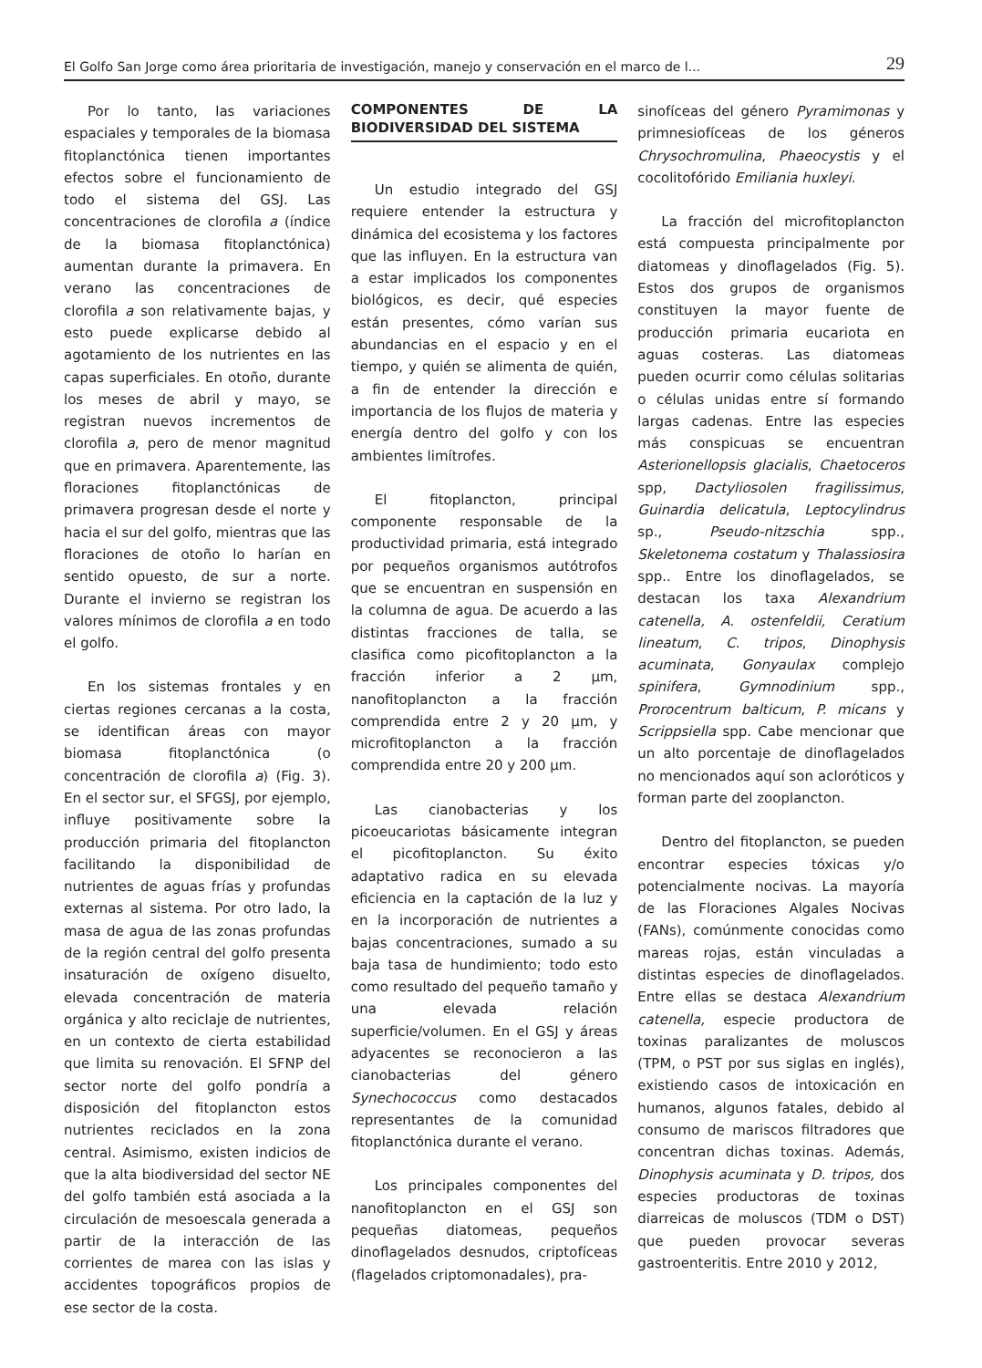El Golfo San Jorge como área prioritaria de investigación, manejo y conservación en el marco de l... 29
Por lo tanto, las variaciones espaciales y temporales de la biomasa fitoplanctónica tienen importantes efectos sobre el funcionamiento de todo el sistema del GSJ. Las concentraciones de clorofila a (índice de la biomasa fitoplanctónica) aumentan durante la primavera. En verano las concentraciones de clorofila a son relativamente bajas, y esto puede explicarse debido al agotamiento de los nutrientes en las capas superficiales. En otoño, durante los meses de abril y mayo, se registran nuevos incrementos de clorofila a, pero de menor magnitud que en primavera. Aparentemente, las floraciones fitoplanctónicas de primavera progresan desde el norte y hacia el sur del golfo, mientras que las floraciones de otoño lo harían en sentido opuesto, de sur a norte. Durante el invierno se registran los valores mínimos de clorofila a en todo el golfo.
En los sistemas frontales y en ciertas regiones cercanas a la costa, se identifican áreas con mayor biomasa fitoplanctónica (o concentración de clorofila a) (Fig. 3). En el sector sur, el SFGSJ, por ejemplo, influye positivamente sobre la producción primaria del fitoplancton facilitando la disponibilidad de nutrientes de aguas frías y profundas externas al sistema. Por otro lado, la masa de agua de las zonas profundas de la región central del golfo presenta insaturación de oxígeno disuelto, elevada concentración de materia orgánica y alto reciclaje de nutrientes, en un contexto de cierta estabilidad que limita su renovación. El SFNP del sector norte del golfo pondría a disposición del fitoplancton estos nutrientes reciclados en la zona central. Asimismo, existen indicios de que la alta biodiversidad del sector NE del golfo también está asociada a la circulación de mesoescala generada a partir de la interacción de las corrientes de marea con las islas y accidentes topográficos propios de ese sector de la costa.
COMPONENTES DE LA BIODIVERSIDAD DEL SISTEMA
Un estudio integrado del GSJ requiere entender la estructura y dinámica del ecosistema y los factores que las influyen. En la estructura van a estar implicados los componentes biológicos, es decir, qué especies están presentes, cómo varían sus abundancias en el espacio y en el tiempo, y quién se alimenta de quién, a fin de entender la dirección e importancia de los flujos de materia y energía dentro del golfo y con los ambientes limítrofes.
El fitoplancton, principal componente responsable de la productividad primaria, está integrado por pequeños organismos autótrofos que se encuentran en suspensión en la columna de agua. De acuerdo a las distintas fracciones de talla, se clasifica como picofitoplancton a la fracción inferior a 2 μm, nanofitoplancton a la fracción comprendida entre 2 y 20 μm, y microfitoplancton a la fracción comprendida entre 20 y 200 μm.
Las cianobacterias y los picoeucariotas básicamente integran el picofitoplancton. Su éxito adaptativo radica en su elevada eficiencia en la captación de la luz y en la incorporación de nutrientes a bajas concentraciones, sumado a su baja tasa de hundimiento; todo esto como resultado del pequeño tamaño y una elevada relación superficie/volumen. En el GSJ y áreas adyacentes se reconocieron a las cianobacterias del género Synechococcus como destacados representantes de la comunidad fitoplanctónica durante el verano.
Los principales componentes del nanofitoplancton en el GSJ son pequeñas diatomeas, pequeños dinoflagelados desnudos, criptofíceas (flagelados criptomonadales), pra-
sinofíceas del género Pyramimonas y primnesiofíceas de los géneros Chrysochromulina, Phaeocystis y el cocolitofórido Emiliania huxleyi.
La fracción del microfitoplancton está compuesta principalmente por diatomeas y dinoflagelados (Fig. 5). Estos dos grupos de organismos constituyen la mayor fuente de producción primaria eucariota en aguas costeras. Las diatomeas pueden ocurrir como células solitarias o células unidas entre sí formando largas cadenas. Entre las especies más conspicuas se encuentran Asterionellopsis glacialis, Chaetoceros spp, Dactyliosolen fragilissimus, Guinardia delicatula, Leptocylindrus sp., Pseudo-nitzschia spp., Skeletonema costatum y Thalassiosira spp.. Entre los dinoflagelados, se destacan los taxa Alexandrium catenella, A. ostenfeldii, Ceratium lineatum, C. tripos, Dinophysis acuminata, Gonyaulax complejo spinifera, Gymnodinium spp., Prorocentrum balticum, P. micans y Scrippsiella spp. Cabe mencionar que un alto porcentaje de dinoflagelados no mencionados aquí son acloróticos y forman parte del zooplancton.
Dentro del fitoplancton, se pueden encontrar especies tóxicas y/o potencialmente nocivas. La mayoría de las Floraciones Algales Nocivas (FANs), comúnmente conocidas como mareas rojas, están vinculadas a distintas especies de dinoflagelados. Entre ellas se destaca Alexandrium catenella, especie productora de toxinas paralizantes de moluscos (TPM, o PST por sus siglas en inglés), existiendo casos de intoxicación en humanos, algunos fatales, debido al consumo de mariscos filtradores que concentran dichas toxinas. Además, Dinophysis acuminata y D. tripos, dos especies productoras de toxinas diarreicas de moluscos (TDM o DST) que pueden provocar severas gastroenteritis. Entre 2010 y 2012,